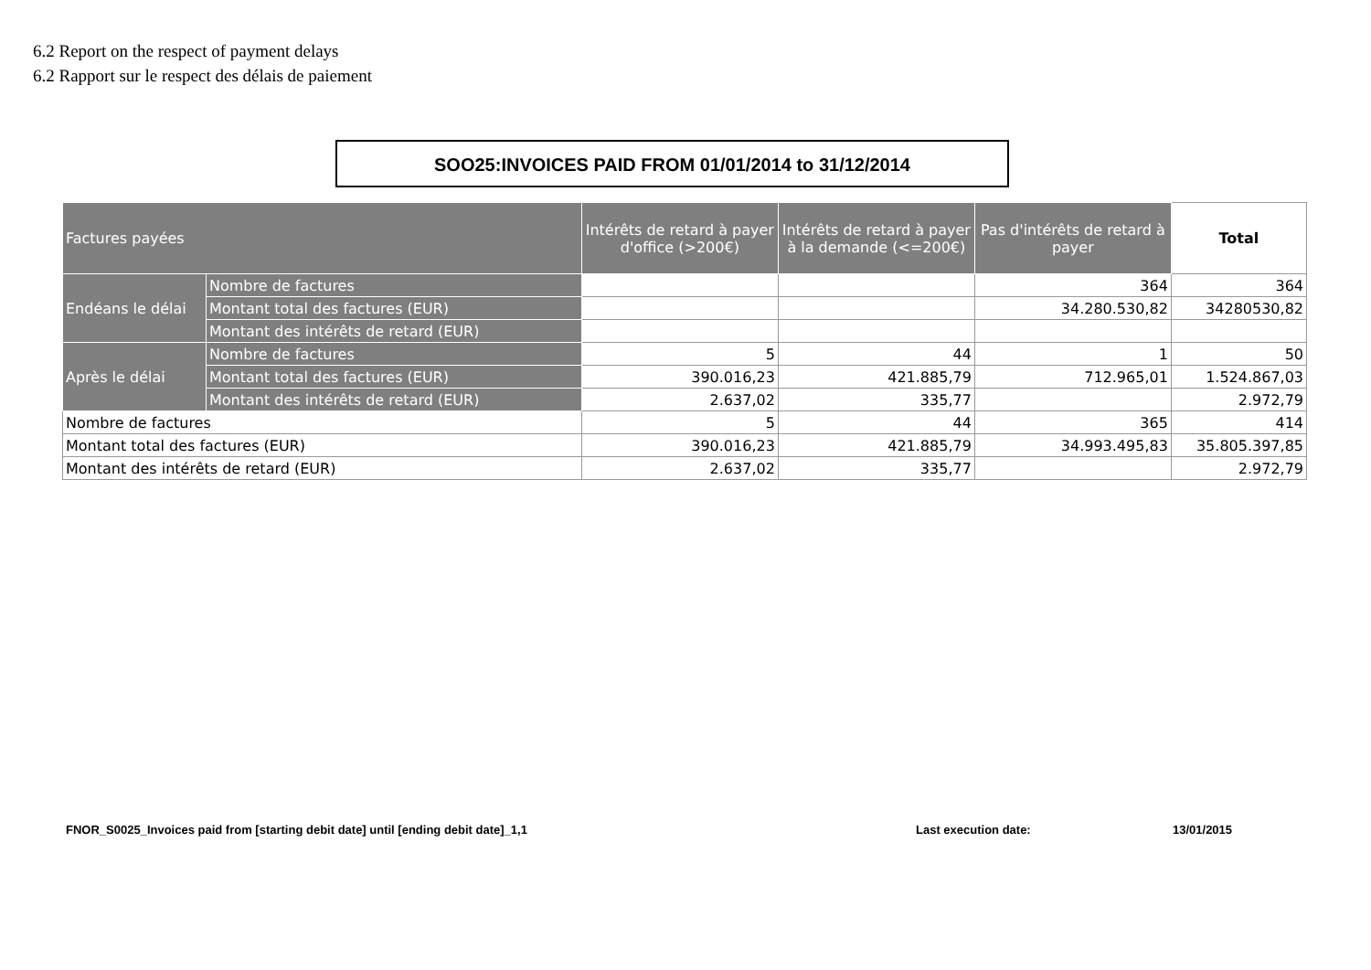6.2 Report on the respect of payment delays
6.2 Rapport sur le respect des délais de paiement
SOO25:INVOICES PAID FROM 01/01/2014 to 31/12/2014
| Factures payées | | Intérêts de retard à payer d'office (>200€) | Intérêts de retard à payer à la demande (<=200€) | Pas d'intérêts de retard à payer | Total |
| Endéans le délai | Nombre de factures | | | 364 | 364 |
| | Montant total des factures (EUR) | | | 34.280.530,82 | 34280530,82 |
| | Montant des intérêts de retard (EUR) | | | | |
| Après le délai | Nombre de factures | 5 | 44 | 1 | 50 |
| | Montant total des factures (EUR) | 390.016,23 | 421.885,79 | 712.965,01 | 1.524.867,03 |
| | Montant des intérêts de retard (EUR) | 2.637,02 | 335,77 | | 2.972,79 |
| Nombre de factures | | 5 | 44 | 365 | 414 |
| Montant total des factures (EUR) | | 390.016,23 | 421.885,79 | 34.993.495,83 | 35.805.397,85 |
| Montant des intérêts de retard (EUR) | | 2.637,02 | 335,77 | | 2.972,79 |
FNOR_S0025_Invoices paid from [starting debit date] until [ending debit date]_1,1
Last execution date: 13/01/2015